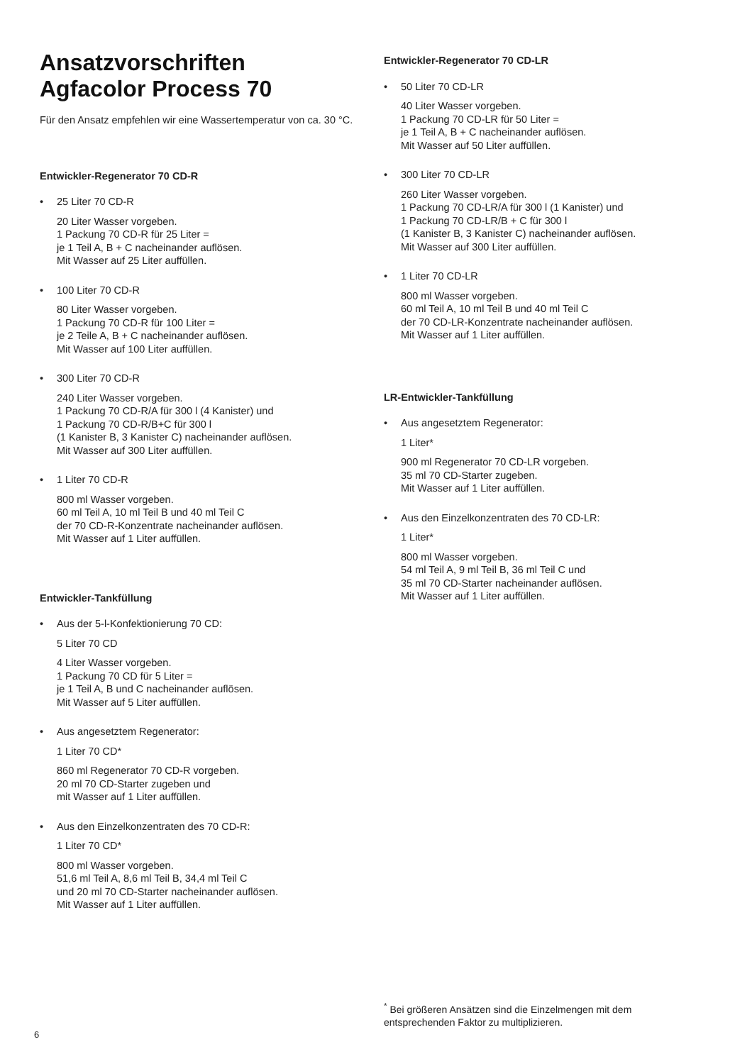Ansatzvorschriften
Agfacolor Process 70
Für den Ansatz empfehlen wir eine Wassertemperatur von ca. 30 °C.
Entwickler-Regenerator 70 CD-R
• 25 Liter 70 CD-R
20 Liter Wasser vorgeben.
1 Packung 70 CD-R für 25 Liter =
je 1 Teil A, B + C nacheinander auflösen.
Mit Wasser auf 25 Liter auffüllen.
• 100 Liter 70 CD-R
80 Liter Wasser vorgeben.
1 Packung 70 CD-R für 100 Liter =
je 2 Teile A, B + C nacheinander auflösen.
Mit Wasser auf 100 Liter auffüllen.
• 300 Liter 70 CD-R
240 Liter Wasser vorgeben.
1 Packung 70 CD-R/A für 300 l (4 Kanister) und
1 Packung 70 CD-R/B+C für 300 l
(1 Kanister B, 3 Kanister C) nacheinander auflösen.
Mit Wasser auf 300 Liter auffüllen.
• 1 Liter 70 CD-R
800 ml Wasser vorgeben.
60 ml Teil A, 10 ml Teil B und 40 ml Teil C
der 70 CD-R-Konzentrate nacheinander auflösen.
Mit Wasser auf 1 Liter auffüllen.
Entwickler-Tankfüllung
• Aus der 5-l-Konfektionierung 70 CD:
5 Liter 70 CD
4 Liter Wasser vorgeben.
1 Packung 70 CD für 5 Liter =
je 1 Teil A, B und C nacheinander auflösen.
Mit Wasser auf 5 Liter auffüllen.
• Aus angesetztem Regenerator:
1 Liter 70 CD*
860 ml Regenerator 70 CD-R vorgeben.
20 ml 70 CD-Starter zugeben und
mit Wasser auf 1 Liter auffüllen.
• Aus den Einzelkonzentraten des 70 CD-R:
1 Liter 70 CD*
800 ml Wasser vorgeben.
51,6 ml Teil A, 8,6 ml Teil B, 34,4 ml Teil C
und 20 ml 70 CD-Starter nacheinander auflösen.
Mit Wasser auf 1 Liter auffüllen.
Entwickler-Regenerator 70 CD-LR
• 50 Liter 70 CD-LR
40 Liter Wasser vorgeben.
1 Packung 70 CD-LR für 50 Liter =
je 1 Teil A, B + C nacheinander auflösen.
Mit Wasser auf 50 Liter auffüllen.
• 300 Liter 70 CD-LR
260 Liter Wasser vorgeben.
1 Packung 70 CD-LR/A für 300 l (1 Kanister) und
1 Packung 70 CD-LR/B + C für 300 l
(1 Kanister B, 3 Kanister C) nacheinander auflösen.
Mit Wasser auf 300 Liter auffüllen.
• 1 Liter 70 CD-LR
800 ml Wasser vorgeben.
60 ml Teil A, 10 ml Teil B und 40 ml Teil C
der 70 CD-LR-Konzentrate nacheinander auflösen.
Mit Wasser auf 1 Liter auffüllen.
LR-Entwickler-Tankfüllung
• Aus angesetztem Regenerator:
1 Liter*
900 ml Regenerator 70 CD-LR vorgeben.
35 ml 70 CD-Starter zugeben.
Mit Wasser auf 1 Liter auffüllen.
• Aus den Einzelkonzentraten des 70 CD-LR:
1 Liter*
800 ml Wasser vorgeben.
54 ml Teil A, 9 ml Teil B, 36 ml Teil C und
35 ml 70 CD-Starter nacheinander auflösen.
Mit Wasser auf 1 Liter auffüllen.
<sup>*</sup> Bei größeren Ansätzen sind die Einzelmengen mit dem entsprechenden Faktor zu multiplizieren.
6